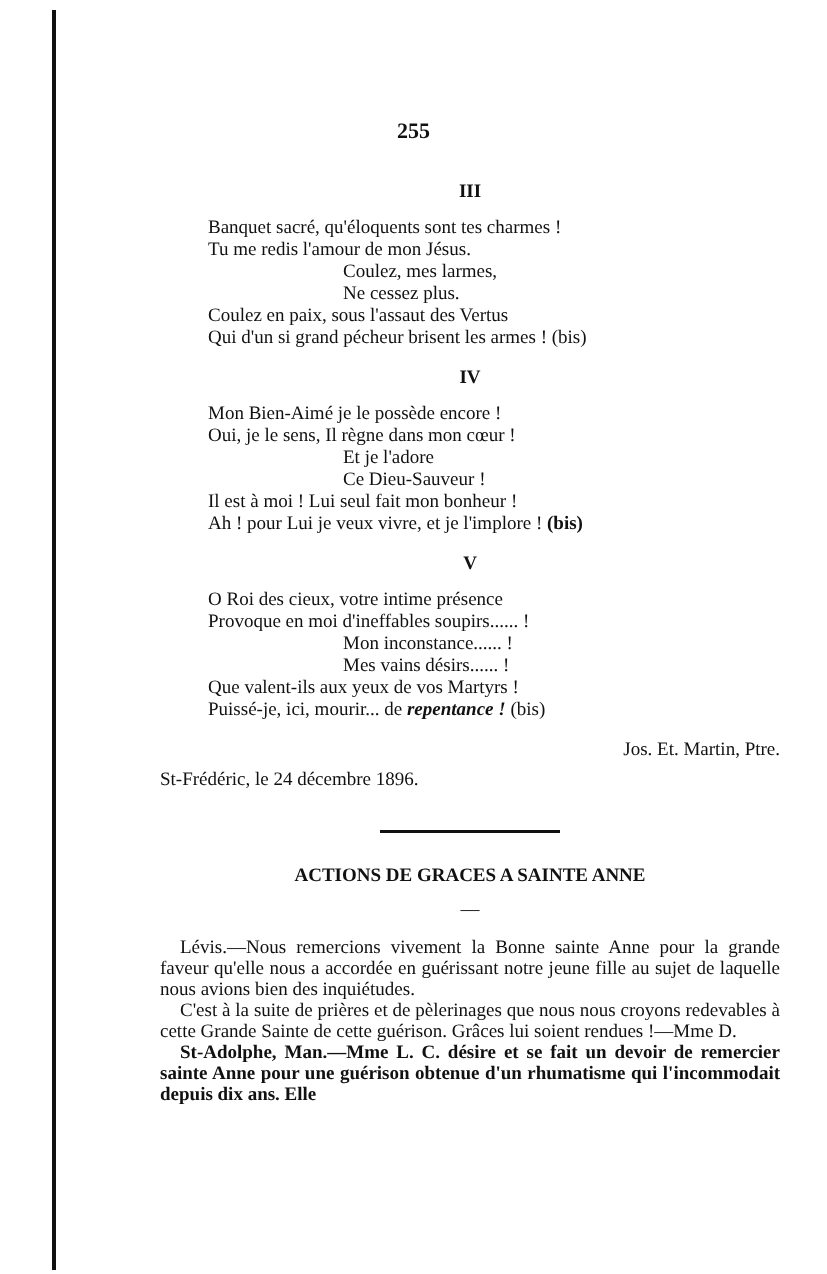255
III
Banquet sacré, qu'éloquents sont tes charmes !
Tu me redis l'amour de mon Jésus.
Coulez, mes larmes,
Ne cessez plus.
Coulez en paix, sous l'assaut des Vertus
Qui d'un si grand pécheur brisent les armes ! (bis)
IV
Mon Bien-Aimé je le possède encore !
Oui, je le sens, Il règne dans mon cœur !
Et je l'adore
Ce Dieu-Sauveur !
Il est à moi ! Lui seul fait mon bonheur !
Ah ! pour Lui je veux vivre, et je l'implore ! (bis)
V
O Roi des cieux, votre intime présence
Provoque en moi d'ineffables soupirs...... !
Mon inconstance...... !
Mes vains désirs...... !
Que valent-ils aux yeux de vos Martyrs !
Puissé-je, ici, mourir... de repentance ! (bis)
Jos. Et. Martin, Ptre.
St-Frédéric, le 24 décembre 1896.
ACTIONS DE GRACES A SAINTE ANNE
—
Lévis.—Nous remercions vivement la Bonne sainte Anne pour la grande faveur qu'elle nous a accordée en guérissant notre jeune fille au sujet de laquelle nous avions bien des inquiétudes.
C'est à la suite de prières et de pèlerinages que nous nous croyons redevables à cette Grande Sainte de cette guérison. Grâces lui soient rendues !—Mme D.
St-Adolphe, Man.—Mme L. C. désire et se fait un devoir de remercier sainte Anne pour une guérison obtenue d'un rhumatisme qui l'incommodait depuis dix ans. Elle